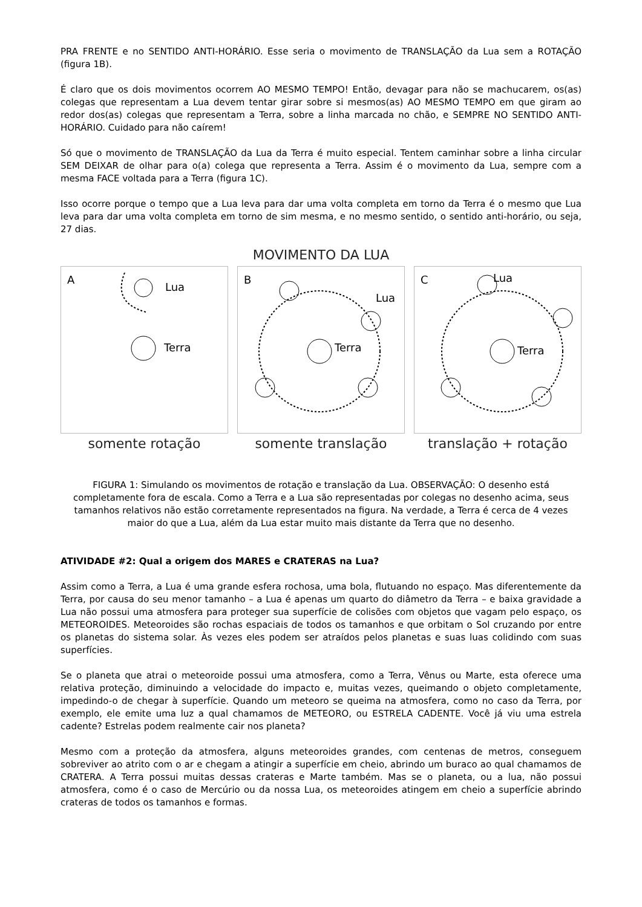PRA FRENTE e no SENTIDO ANTI-HORÁRIO. Esse seria o movimento de TRANSLAÇÃO da Lua sem a ROTAÇÃO (figura 1B).
É claro que os dois movimentos ocorrem AO MESMO TEMPO! Então, devagar para não se machucarem, os(as) colegas que representam a Lua devem tentar girar sobre si mesmos(as) AO MESMO TEMPO em que giram ao redor dos(as) colegas que representam a Terra, sobre a linha marcada no chão, e SEMPRE NO SENTIDO ANTI-HORÁRIO. Cuidado para não caírem!
Só que o movimento de TRANSLAÇÃO da Lua da Terra é muito especial. Tentem caminhar sobre a linha circular SEM DEIXAR de olhar para o(a) colega que representa a Terra. Assim é o movimento da Lua, sempre com a mesma FACE voltada para a Terra (figura 1C).
Isso ocorre porque o tempo que a Lua leva para dar uma volta completa em torno da Terra é o mesmo que Lua leva para dar uma volta completa em torno de sim mesma, e no mesmo sentido, o sentido anti-horário, ou seja, 27 dias.
MOVIMENTO DA LUA
A
Lua
Terra
somente rotação
B
Terra
Lua
somente translação
C
Lua
Terra
translação + rotação
FIGURA 1: Simulando os movimentos de rotação e translação da Lua. OBSERVAÇÃO: O desenho está completamente fora de escala. Como a Terra e a Lua são representadas por colegas no desenho acima, seus tamanhos relativos não estão corretamente representados na figura. Na verdade, a Terra é cerca de 4 vezes maior do que a Lua, além da Lua estar muito mais distante da Terra que no desenho.
ATIVIDADE #2: Qual a origem dos MARES e CRATERAS na Lua?
Assim como a Terra, a Lua é uma grande esfera rochosa, uma bola, flutuando no espaço. Mas diferentemente da Terra, por causa do seu menor tamanho – a Lua é apenas um quarto do diâmetro da Terra – e baixa gravidade a Lua não possui uma atmosfera para proteger sua superfície de colisões com objetos que vagam pelo espaço, os METEOROIDES. Meteoroides são rochas espaciais de todos os tamanhos e que orbitam o Sol cruzando por entre os planetas do sistema solar. Às vezes eles podem ser atraídos pelos planetas e suas luas colidindo com suas superfícies.
Se o planeta que atrai o meteoroide possui uma atmosfera, como a Terra, Vênus ou Marte, esta oferece uma relativa proteção, diminuindo a velocidade do impacto e, muitas vezes, queimando o objeto completamente, impedindo-o de chegar à superfície. Quando um meteoro se queima na atmosfera, como no caso da Terra, por exemplo, ele emite uma luz a qual chamamos de METEORO, ou ESTRELA CADENTE. Você já viu uma estrela cadente? Estrelas podem realmente cair nos planeta?
Mesmo com a proteção da atmosfera, alguns meteoroides grandes, com centenas de metros, conseguem sobreviver ao atrito com o ar e chegam a atingir a superfície em cheio, abrindo um buraco ao qual chamamos de CRATERA. A Terra possui muitas dessas crateras e Marte também. Mas se o planeta, ou a lua, não possui atmosfera, como é o caso de Mercúrio ou da nossa Lua, os meteoroides atingem em cheio a superfície abrindo crateras de todos os tamanhos e formas.